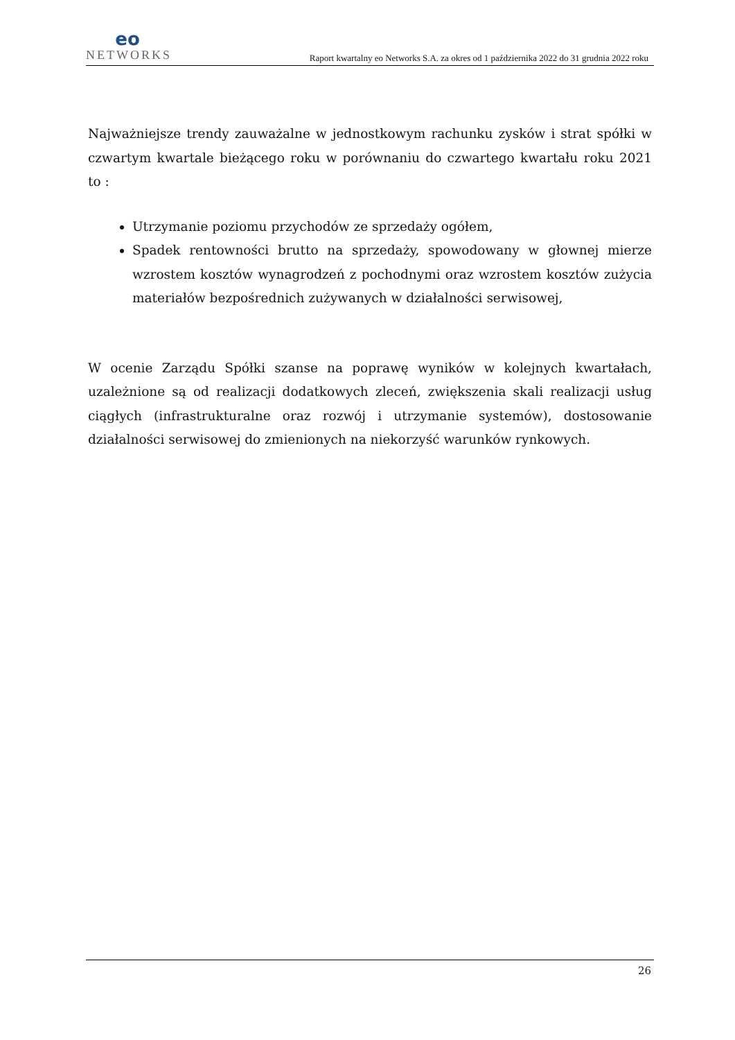eo
NETWORKS
Raport kwartalny eo Networks S.A. za okres od 1 października 2022 do 31 grudnia 2022 roku
Najważniejsze trendy zauważalne w jednostkowym rachunku zysków i strat spółki w czwartym kwartale bieżącego roku w porównaniu do czwartego kwartału roku 2021 to :
Utrzymanie poziomu przychodów ze sprzedaży ogółem,
Spadek rentowności brutto na sprzedaży, spowodowany w głownej mierze wzrostem kosztów wynagrodzeń z pochodnymi oraz wzrostem kosztów zużycia materiałów bezpośrednich zużywanych w działalności serwisowej,
W ocenie Zarządu Spółki szanse na poprawę wyników w kolejnych kwartałach, uzależnione są od realizacji dodatkowych zleceń, zwiększenia skali realizacji usług ciągłych (infrastrukturalne oraz rozwój i utrzymanie systemów), dostosowanie działalności serwisowej do zmienionych na niekorzyść warunków rynkowych.
26